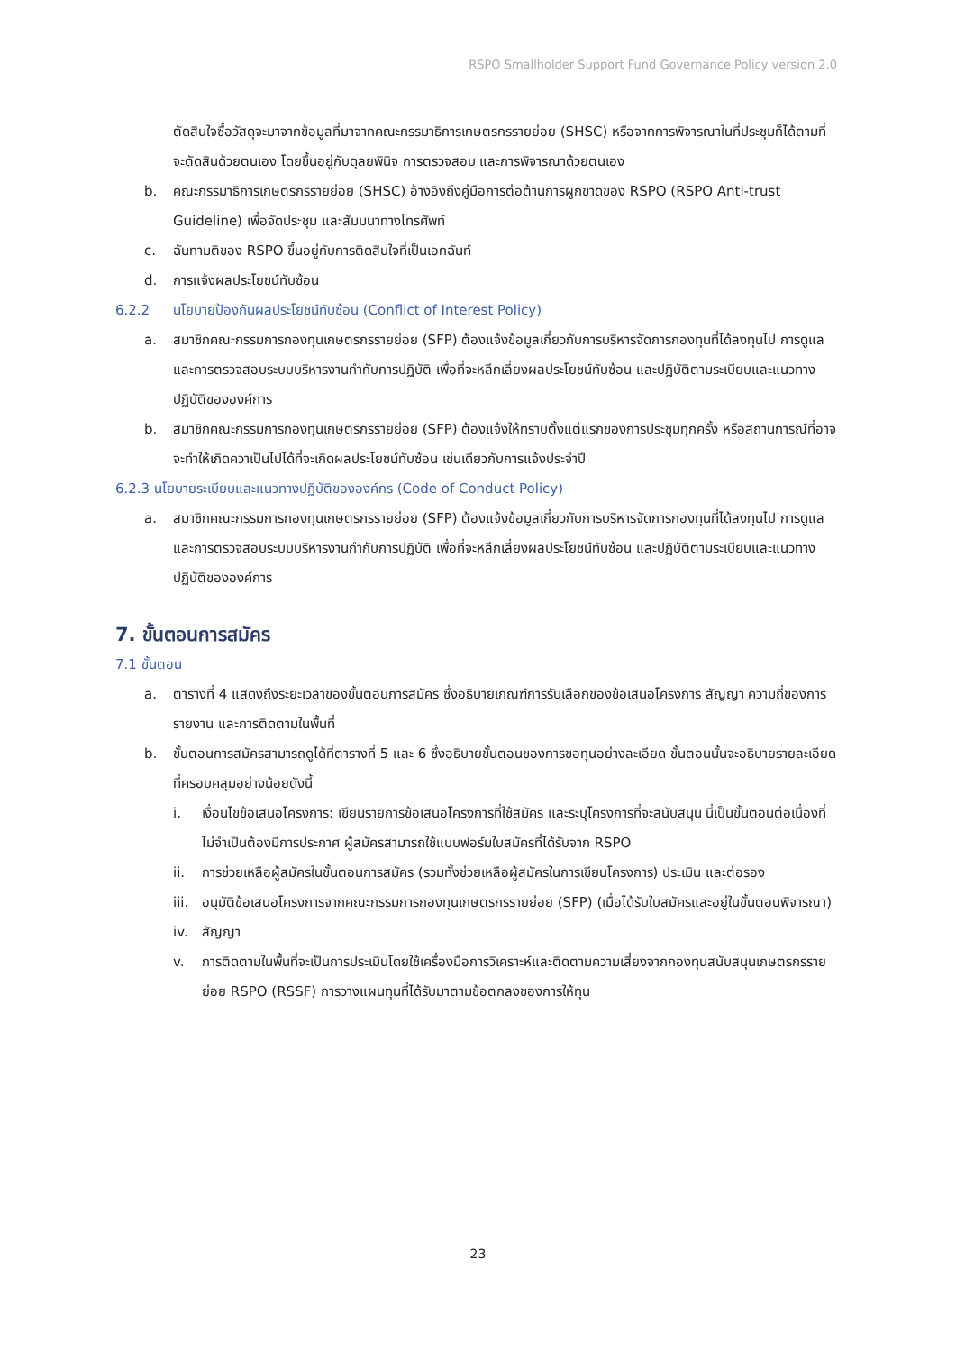RSPO Smallholder Support Fund Governance Policy version 2.0
ตัดสินใจซื้อวัสดุจะมาจากข้อมูลที่มาจากคณะกรรมาธิการเกษตรกรรายย่อย (SHSC) หรือจากการพิจารณาในที่ประชุมก็ได้ตามที่จะตัดสินด้วยตนเอง โดยขึ้นอยู่กับดุลยพินิจ การตรวจสอบ และการพิจารณาด้วยตนเอง
b. คณะกรรมาธิการเกษตรกรรายย่อย (SHSC) อ้างอิงถึงคู่มือการต่อต้านการผูกขาดของ RSPO (RSPO Anti-trust Guideline) เพื่อจัดประชุม และสัมมนาทางโทรศัพท์
c. ฉันทามติของ RSPO ขึ้นอยู่กับการติดสินใจที่เป็นเอกฉันท์
d. การแจ้งผลประโยชน์ทับซ้อน
6.2.2 นโยบายป้องกันผลประโยชน์ทับซ้อน (Conflict of Interest Policy)
a. สมาชิกคณะกรรมการกองทุนเกษตรกรรายย่อย (SFP) ต้องแจ้งข้อมูลเกี่ยวกับการบริหารจัดการกองทุนที่ได้ลงทุนไป การดูแล และการตรวจสอบระบบบริหารงานกำกับการปฏิบัติ เพื่อที่จะหลีกเลี่ยงผลประโยชน์ทับซ้อน และปฏิบัติตามระเบียบและแนวทางปฏิบัติขององค์การ
b. สมาชิกคณะกรรมการกองทุนเกษตรกรรายย่อย (SFP) ต้องแจ้งให้ทราบตั้งแต่แรกของการประชุมทุกครั้ง หรือสถานการณ์ที่อาจจะทำให้เกิดควาเป็นไปได้ที่จะเกิดผลประโยชน์ทับซ้อน เช่นเดียวกับการแจ้งประจำปี
6.2.3 นโยบายระเบียบและแนวทางปฏิบัติขององค์กร (Code of Conduct Policy)
a. สมาชิกคณะกรรมการกองทุนเกษตรกรรายย่อย (SFP) ต้องแจ้งข้อมูลเกี่ยวกับการบริหารจัดการกองทุนที่ได้ลงทุนไป การดูแล และการตรวจสอบระบบบริหารงานกำกับการปฏิบัติ เพื่อที่จะหลีกเลี่ยงผลประโยชน์ทับซ้อน และปฏิบัติตามระเบียบและแนวทางปฏิบัติขององค์การ
7. ขั้นตอนการสมัคร
7.1 ขั้นตอน
a. ตารางที่ 4 แสดงถึงระยะเวลาของขั้นตอนการสมัคร ซึ่งอธิบายเกณฑ์การรับเลือกของข้อเสนอโครงการ สัญญา ความถี่ของการรายงาน และการติดตามในพื้นที่
b. ขั้นตอนการสมัครสามารถดูได้ที่ตารางที่ 5 และ 6 ซึ่งอธิบายขั้นตอนของการขอทุนอย่างละเอียด ขั้นตอนนั้นจะอธิบายรายละเอียดที่ครอบคลุมอย่างน้อยดังนี้
i. เงื่อนไขข้อเสนอโครงการ: เขียนรายการข้อเสนอโครงการที่ใช้สมัคร และระบุโครงการที่จะสนับสนุน นี่เป็นขั้นตอนต่อเนื่องที่ไม่จำเป็นต้องมีการประกาศ ผู้สมัครสามารถใช้แบบฟอร์มใบสมัครที่ได้รับจาก RSPO
ii. การช่วยเหลือผู้สมัครในขั้นตอนการสมัคร (รวมทั้งช่วยเหลือผู้สมัครในการเขียนโครงการ) ประเมิน และต่อรอง
iii. อนุมัติข้อเสนอโครงการจากคณะกรรมการกองทุนเกษตรกรรายย่อย (SFP) (เมื่อได้รับใบสมัครและอยู่ในขั้นตอนพิจารณา)
iv. สัญญา
v. การติดตามในพื้นที่จะเป็นการประเมินโดยใช้เครื่องมือการวิเคราะห์และติดตามความเสี่ยงจากกองทุนสนับสนุนเกษตรกรรายย่อย RSPO (RSSF) การวางแผนทุนที่ได้รับมาตามข้อตกลงของการให้ทุน
23